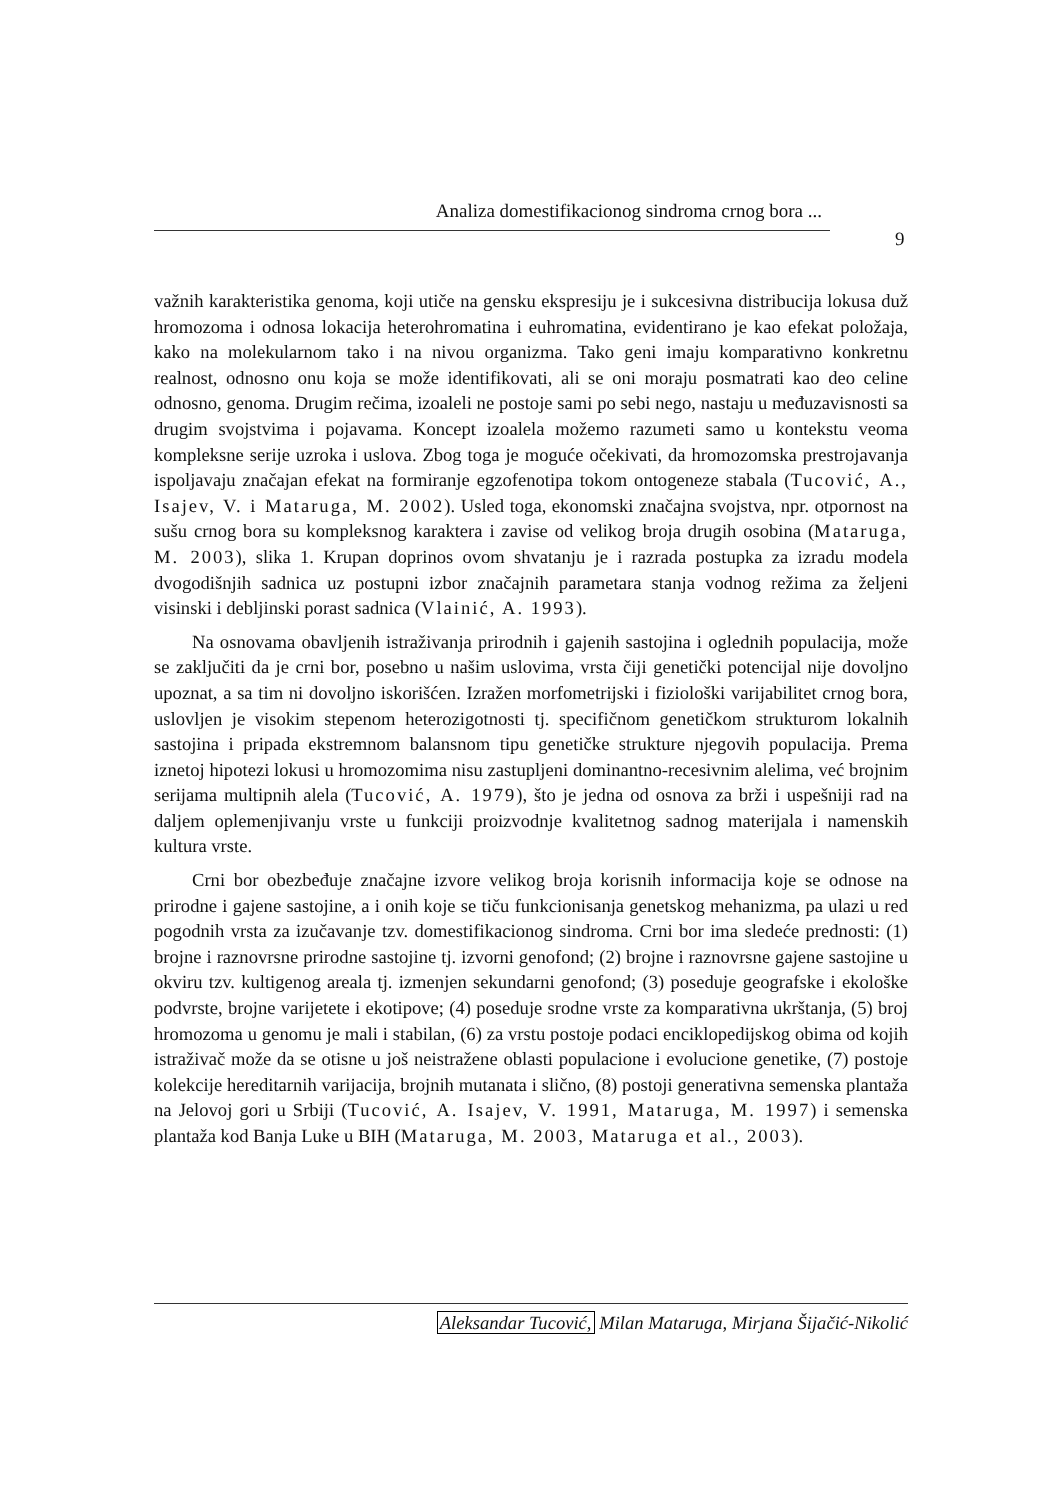Analiza domestifikacionog sindroma crnog bora ...
9
važnih karakteristika genoma, koji utiče na gensku ekspresiju je i sukcesivna distribucija lokusa duž hromozoma i odnosa lokacija heterohromatina i euhromatina, evidentirano je kao efekat položaja, kako na molekularnom tako i na nivou organizma. Tako geni imaju komparativno konkretnu realnost, odnosno onu koja se može identifikovati, ali se oni moraju posmatrati kao deo celine odnosno, genoma. Drugim rečima, izoaleli ne postoje sami po sebi nego, nastaju u međuzavisnosti sa drugim svojstvima i pojavama. Koncept izoalela možemo razumeti samo u kontekstu veoma kompleksne serije uzroka i uslova. Zbog toga je moguće očekivati, da hromozomska prestrojavanja ispoljavaju značajan efekat na formiranje egzofenotipa tokom ontogeneze stabala (Tucović, A., Isajev, V. i Mataruga, M. 2002). Usled toga, ekonomski značajna svojstva, npr. otpornost na sušu crnog bora su kompleksnog karaktera i zavise od velikog broja drugih osobina (Mataruga, M. 2003), slika 1. Krupan doprinos ovom shvatanju je i razrada postupka za izradu modela dvogodišnjih sadnica uz postupni izbor značajnih parametara stanja vodnog režima za željeni visinski i debljinski porast sadnica (Vlainić, A. 1993).
Na osnovama obavljenih istraživanja prirodnih i gajenih sastojina i oglednih populacija, može se zaključiti da je crni bor, posebno u našim uslovima, vrsta čiji genetički potencijal nije dovoljno upoznat, a sa tim ni dovoljno iskorišćen. Izražen morfometrijski i fiziološki varijabilitet crnog bora, uslovljen je visokim stepenom heterozigotnosti tj. specifičnom genetičkom strukturom lokalnih sastojina i pripada ekstremnom balansnom tipu genetičke strukture njegovih populacija. Prema iznetoj hipotezi lokusi u hromozomima nisu zastupljeni dominantno-recesivnim alelima, već brojnim serijama multipnih alela (Tucović, A. 1979), što je jedna od osnova za brži i uspešniji rad na daljem oplemenjivanju vrste u funkciji proizvodnje kvalitetnog sadnog materijala i namenskih kultura vrste.
Crni bor obezbeđuje značajne izvore velikog broja korisnih informacija koje se odnose na prirodne i gajene sastojine, a i onih koje se tiču funkcionisanja genetskog mehanizma, pa ulazi u red pogodnih vrsta za izučavanje tzv. domestifikacionog sindroma. Crni bor ima sledeće prednosti: (1) brojne i raznovrsne prirodne sastojine tj. izvorni genofond; (2) brojne i raznovrsne gajene sastojine u okviru tzv. kultigenog areala tj. izmenjen sekundarni genofond; (3) poseduje geografske i ekološke podvrste, brojne varijetete i ekotipove; (4) poseduje srodne vrste za komparativna ukrštanja, (5) broj hromozoma u genomu je mali i stabilan, (6) za vrstu postoje podaci enciklopedijskog obima od kojih istraživač može da se otisne u još neistražene oblasti populacione i evolucione genetike, (7) postoje kolekcije hereditarnih varijacija, brojnih mutanata i slično, (8) postoji generativna semenska plantaža na Jelovoj gori u Srbiji (Tucović, A. Isajev, V. 1991, Mataruga, M. 1997) i semenska plantaža kod Banja Luke u BIH (Mataruga, M. 2003, Mataruga et al., 2003).
Aleksandar Tucović, Milan Mataruga, Mirjana Šijačić-Nikolić